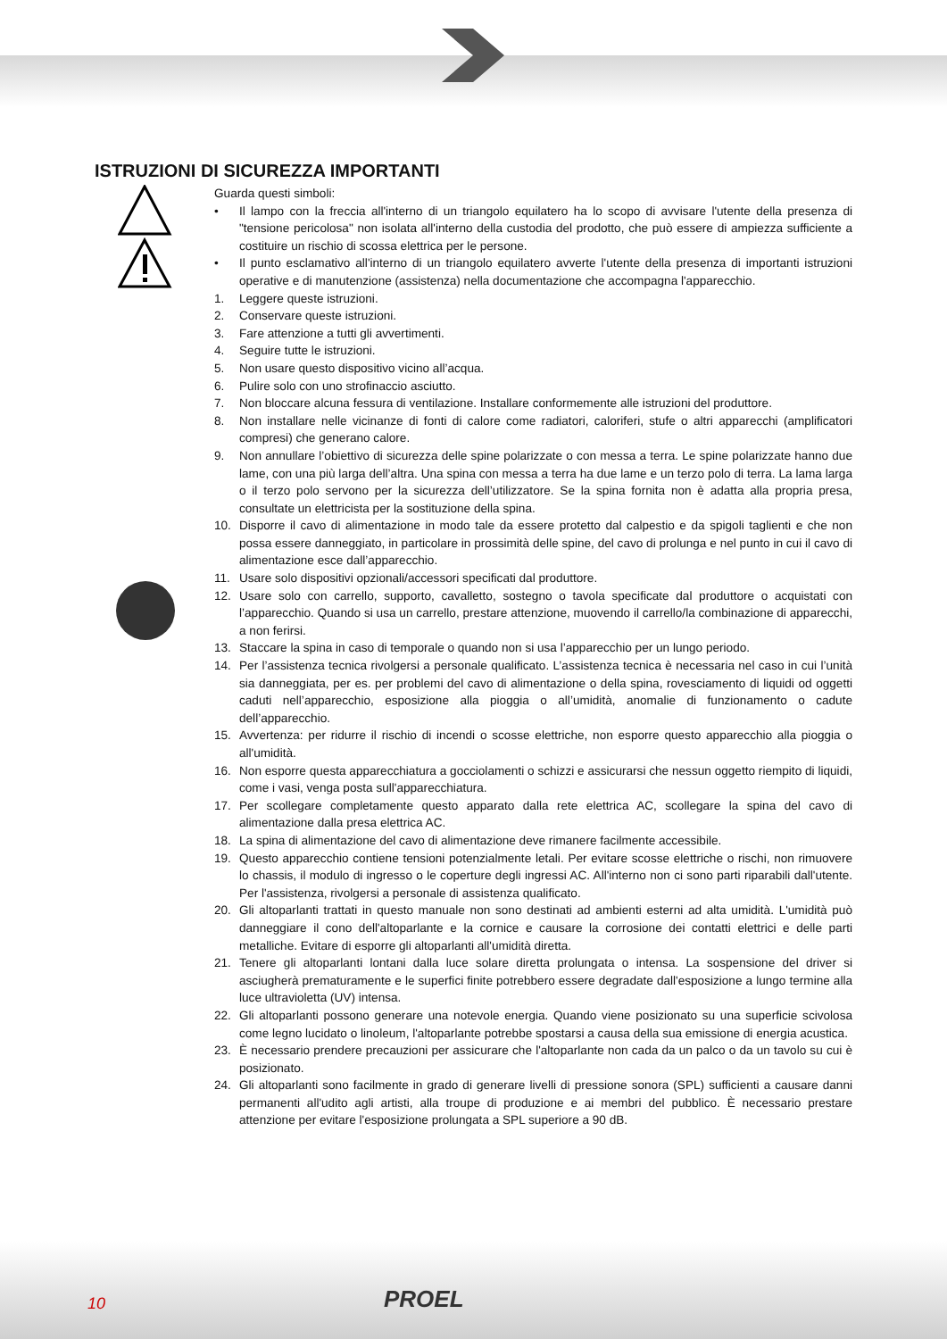ISTRUZIONI DI SICUREZZA IMPORTANTI
Guarda questi simboli:
• Il lampo con la freccia all'interno di un triangolo equilatero ha lo scopo di avvisare l'utente della presenza di "tensione pericolosa" non isolata all'interno della custodia del prodotto, che può essere di ampiezza sufficiente a costituire un rischio di scossa elettrica per le persone.
• Il punto esclamativo all'interno di un triangolo equilatero avverte l'utente della presenza di importanti istruzioni operative e di manutenzione (assistenza) nella documentazione che accompagna l'apparecchio.
1. Leggere queste istruzioni.
2. Conservare queste istruzioni.
3. Fare attenzione a tutti gli avvertimenti.
4. Seguire tutte le istruzioni.
5. Non usare questo dispositivo vicino all’acqua.
6. Pulire solo con uno strofinaccio asciutto.
7. Non bloccare alcuna fessura di ventilazione. Installare conformemente alle istruzioni del produttore.
8. Non installare nelle vicinanze di fonti di calore come radiatori, caloriferi, stufe o altri apparecchi (amplificatori compresi) che generano calore.
9. Non annullare l’obiettivo di sicurezza delle spine polarizzate o con messa a terra. Le spine polarizzate hanno due lame, con una più larga dell’altra. Una spina con messa a terra ha due lame e un terzo polo di terra. La lama larga o il terzo polo servono per la sicurezza dell’utilizzatore. Se la spina fornita non è adatta alla propria presa, consultate un elettricista per la sostituzione della spina.
10. Disporre il cavo di alimentazione in modo tale da essere protetto dal calpestio e da spigoli taglienti e che non possa essere danneggiato, in particolare in prossimità delle spine, del cavo di prolunga e nel punto in cui il cavo di alimentazione esce dall’apparecchio.
11. Usare solo dispositivi opzionali/accessori specificati dal produttore.
12. Usare solo con carrello, supporto, cavalletto, sostegno o tavola specificate dal produttore o acquistati con l’apparecchio. Quando si usa un carrello, prestare attenzione, muovendo il carrello/la combinazione di apparecchi, a non ferirsi.
13. Staccare la spina in caso di temporale o quando non si usa l’apparecchio per un lungo periodo.
14. Per l’assistenza tecnica rivolgersi a personale qualificato. L’assistenza tecnica è necessaria nel caso in cui l’unità sia danneggiata, per es. per problemi del cavo di alimentazione o della spina, rovesciamento di liquidi od oggetti caduti nell’apparecchio, esposizione alla pioggia o all’umidità, anomalie di funzionamento o cadute dell’apparecchio.
15. Avvertenza: per ridurre il rischio di incendi o scosse elettriche, non esporre questo apparecchio alla pioggia o all'umidità.
16. Non esporre questa apparecchiatura a gocciolamenti o schizzi e assicurarsi che nessun oggetto riempito di liquidi, come i vasi, venga posta sull'apparecchiatura.
17. Per scollegare completamente questo apparato dalla rete elettrica AC, scollegare la spina del cavo di alimentazione dalla presa elettrica AC.
18. La spina di alimentazione del cavo di alimentazione deve rimanere facilmente accessibile.
19. Questo apparecchio contiene tensioni potenzialmente letali. Per evitare scosse elettriche o rischi, non rimuovere lo chassis, il modulo di ingresso o le coperture degli ingressi AC. All'interno non ci sono parti riparabili dall'utente. Per l'assistenza, rivolgersi a personale di assistenza qualificato.
20. Gli altoparlanti trattati in questo manuale non sono destinati ad ambienti esterni ad alta umidità. L'umidità può danneggiare il cono dell'altoparlante e la cornice e causare la corrosione dei contatti elettrici e delle parti metalliche. Evitare di esporre gli altoparlanti all'umidità diretta.
21. Tenere gli altoparlanti lontani dalla luce solare diretta prolungata o intensa. La sospensione del driver si asciugherà prematuramente e le superfici finite potrebbero essere degradate dall'esposizione a lungo termine alla luce ultravioletta (UV) intensa.
22. Gli altoparlanti possono generare una notevole energia. Quando viene posizionato su una superficie scivolosa come legno lucidato o linoleum, l'altoparlante potrebbe spostarsi a causa della sua emissione di energia acustica.
23. È necessario prendere precauzioni per assicurare che l'altoparlante non cada da un palco o da un tavolo su cui è posizionato.
24. Gli altoparlanti sono facilmente in grado di generare livelli di pressione sonora (SPL) sufficienti a causare danni permanenti all'udito agli artisti, alla troupe di produzione e ai membri del pubblico. È necessario prestare attenzione per evitare l'esposizione prolungata a SPL superiore a 90 dB.
10 PROEL